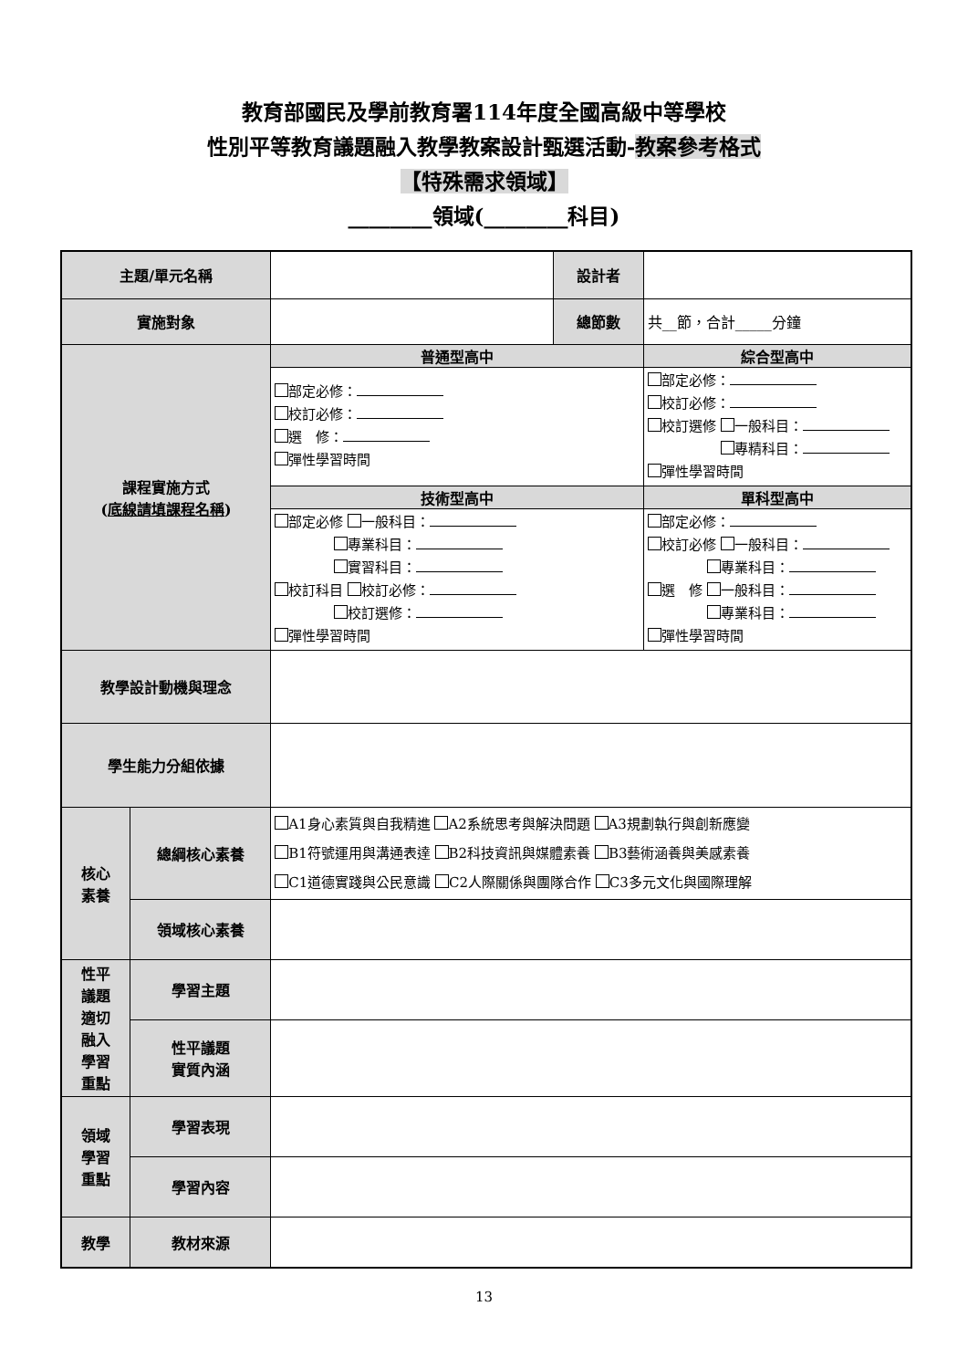教育部國民及學前教育署114年度全國高級中等學校
性別平等教育議題融入教學教案設計甄選活動-教案參考格式
【特殊需求領域】
________領域(________科目)
| 主題/單元名稱 | | | 設計者 | |
| 實施對象 | | | 總節數 | 共__節，合計_____分鐘 |
| 課程實施方式 ( 底線請填課程名稱 ) | | 普通型高中 | | 綜合型高中 |
| | | 部定必修： 校訂必修： 選 修： 彈性學習時間 | | 部定必修： 校訂必修： 校訂選修 一般科目： 專精科目： 彈性學習時間 |
| | | 技術型高中 | | 單科型高中 |
| | | 部定必修 一般科目： 專業科目： 實習科目： 校訂科目 校訂必修： 校訂選修： 彈性學習時間 | | 部定必修： 校訂必修 一般科目： 專業科目： 選 修 一般科目： 專業科目： 彈性學習時間 |
| 教學設計動機與理念 | | | | |
| 學生能力分組依據 | | | | |
| 核心 素養 | 總綱核心素養 | A1身心素質與自我精進 A2系統思考與解決問題 A3規劃執行與創新應變 B1符號運用與溝通表達 B2科技資訊與媒體素養 B3藝術涵養與美感素養 C1道德實踐與公民意識 C2人際關係與團隊合作 C3多元文化與國際理解 | | |
| | 領域核心素養 | | | |
| 性平 議題 適切 融入 學習 重點 | 學習主題 | | | |
| | 性平議題 實質內涵 | | | |
| 領域 學習 重點 | 學習表現 | | | |
| | 學習內容 | | | |
| 教學 | 教材來源 | | | |
13